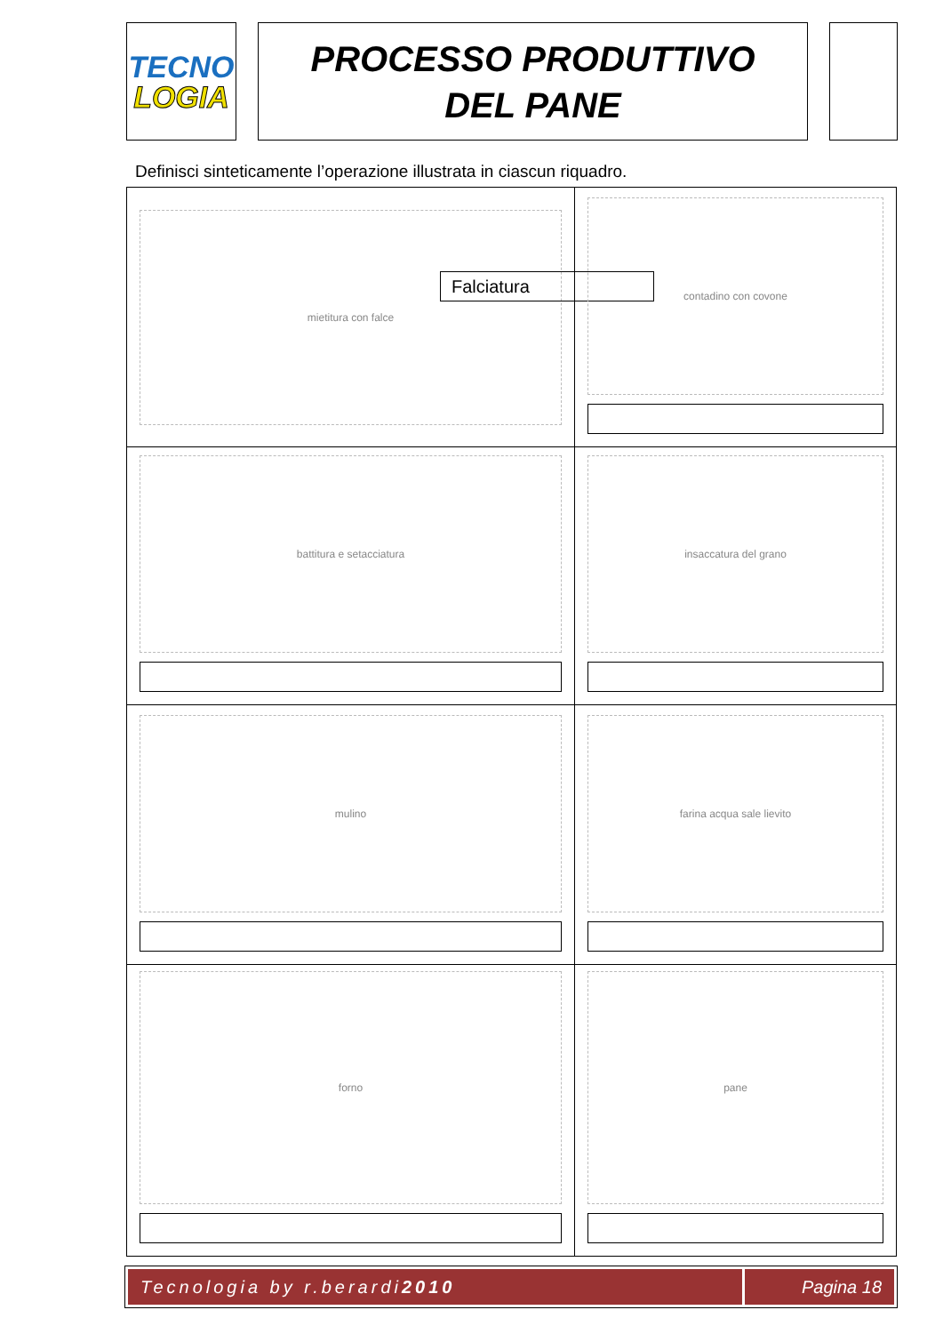TECNO
LOGIA
PROCESSO PRODUTTIVO
DEL PANE
Definisci sinteticamente l’operazione illustrata in ciascun riquadro.
| mietitura con falce Falciatura | contadino con covone |
| battitura e setacciatura | insaccatura del grano |
| mulino | farina acqua sale lievito |
| forno | pane |
Tecnologia by r.berardi 2010 Pagina 18